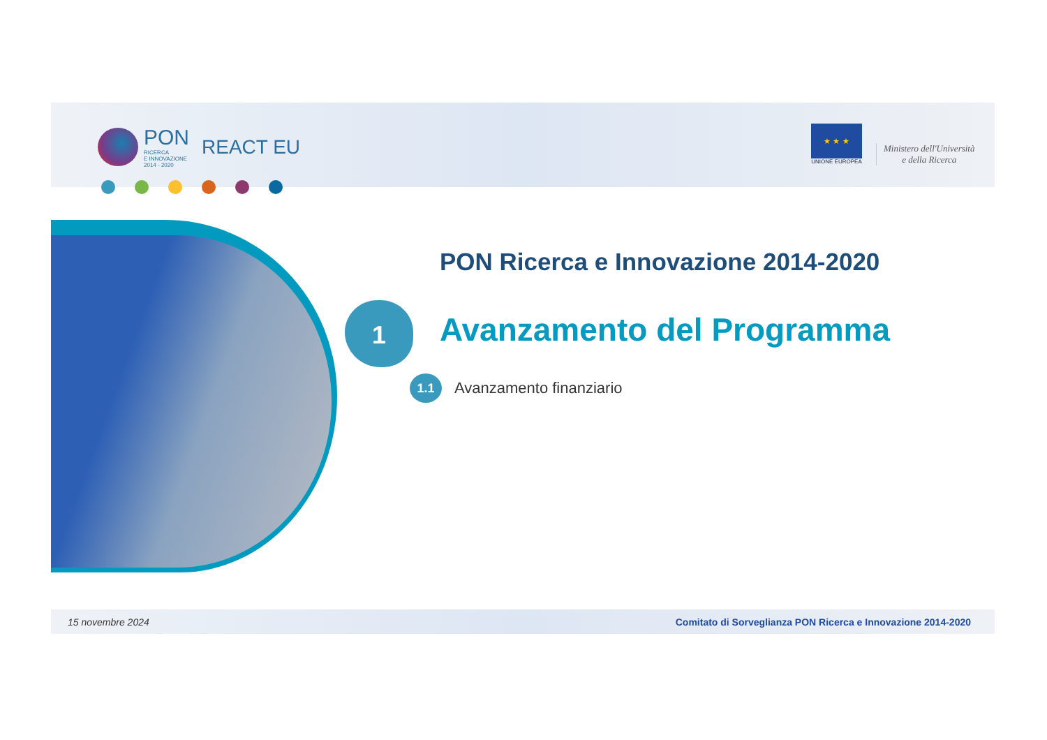PON
RICERCA
E INNOVAZIONE
2014 - 2020
REACT EU
★ ★ ★
UNIONE EUROPEA
Ministero dell'Università
e della Ricerca
PON Ricerca e Innovazione 2014-2020
1 Avanzamento del Programma
1.1 Avanzamento finanziario
15 novembre 2024 Comitato di Sorveglianza PON Ricerca e Innovazione 2014-2020